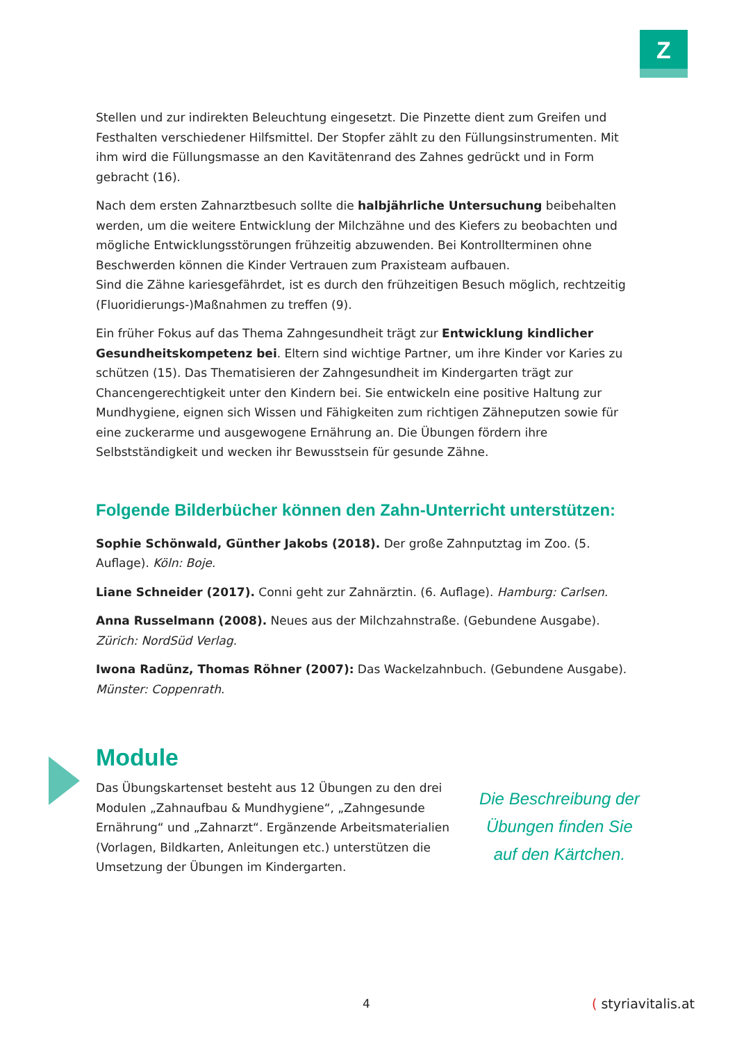Z
Stellen und zur indirekten Beleuchtung eingesetzt. Die Pinzette dient zum Greifen und Festhalten verschiedener Hilfsmittel. Der Stopfer zählt zu den Füllungsinstrumenten. Mit ihm wird die Füllungsmasse an den Kavitätenrand des Zahnes gedrückt und in Form gebracht (16).
Nach dem ersten Zahnarztbesuch sollte die halbjährliche Untersuchung beibehalten werden, um die weitere Entwicklung der Milchzähne und des Kiefers zu beobachten und mögliche Entwicklungsstörungen frühzeitig abzuwenden. Bei Kontrollterminen ohne Beschwerden können die Kinder Vertrauen zum Praxisteam aufbauen.
Sind die Zähne kariesgefährdet, ist es durch den frühzeitigen Besuch möglich, rechtzeitig (Fluoridierungs-)Maßnahmen zu treffen (9).
Ein früher Fokus auf das Thema Zahngesundheit trägt zur Entwicklung kindlicher Gesundheitskompetenz bei. Eltern sind wichtige Partner, um ihre Kinder vor Karies zu schützen (15). Das Thematisieren der Zahngesundheit im Kindergarten trägt zur Chancengerechtigkeit unter den Kindern bei. Sie entwickeln eine positive Haltung zur Mundhygiene, eignen sich Wissen und Fähigkeiten zum richtigen Zähneputzen sowie für eine zuckerarme und ausgewogene Ernährung an. Die Übungen fördern ihre Selbstständigkeit und wecken ihr Bewusstsein für gesunde Zähne.
Folgende Bilderbücher können den Zahn-Unterricht unterstützen:
Sophie Schönwald, Günther Jakobs (2018). Der große Zahnputztag im Zoo. (5. Auflage). Köln: Boje.
Liane Schneider (2017). Conni geht zur Zahnärztin. (6. Auflage). Hamburg: Carlsen.
Anna Russelmann (2008). Neues aus der Milchzahnstraße. (Gebundene Ausgabe). Zürich: NordSüd Verlag.
Iwona Radünz, Thomas Röhner (2007): Das Wackelzahnbuch. (Gebundene Ausgabe). Münster: Coppenrath.
Module
Das Übungskartenset besteht aus 12 Übungen zu den drei Modulen „Zahnaufbau & Mundhygiene“, „Zahngesunde Ernährung“ und „Zahnarzt“. Ergänzende Arbeitsmaterialien (Vorlagen, Bildkarten, Anleitungen etc.) unterstützen die Umsetzung der Übungen im Kindergarten.
Die Beschreibung der Übungen finden Sie auf den Kärtchen.
4 ( styriavitalis.at